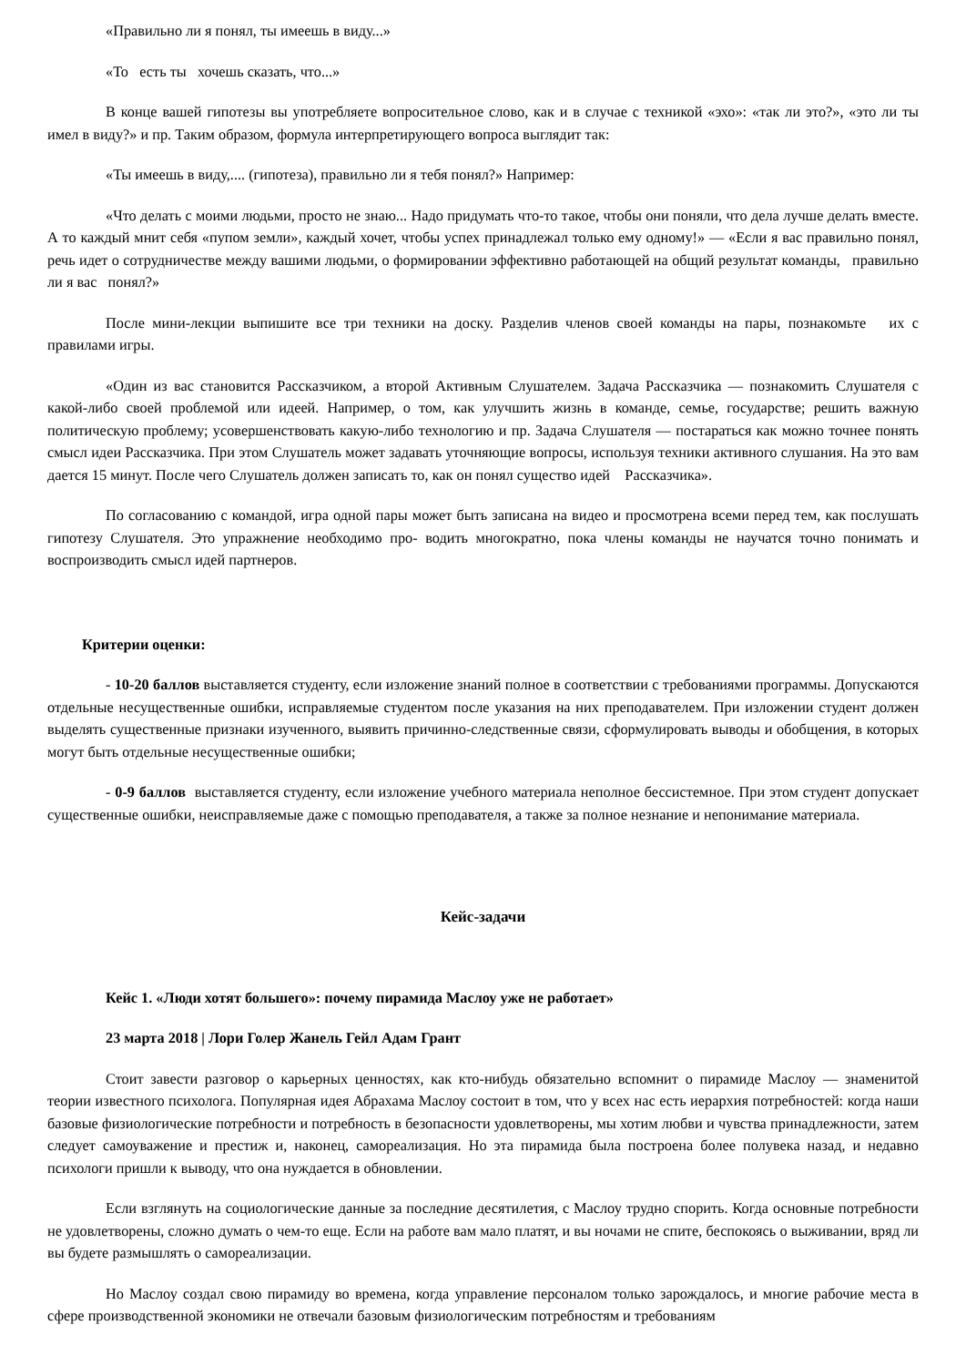«Правильно ли я понял, ты имеешь в виду...»
«То есть ты хочешь сказать, что...»
В конце вашей гипотезы вы употребляете вопросительное слово, как и в случае с техникой «эхо»: «так ли это?», «это ли ты имел в виду?» и пр. Таким образом, формула интерпретирующего вопроса выглядит так:
«Ты имеешь в виду,.... (гипотеза), правильно ли я тебя понял?» Например:
«Что делать с моими людьми, просто не знаю... Надо придумать что-то такое, чтобы они поняли, что дела лучше делать вместе. А то каждый мнит себя «пупом земли», каждый хочет, чтобы успех принадлежал только ему одному!» — «Если я вас правильно понял, речь идет о сотрудничестве между вашими людьми, о формировании эффективно работающей на общий результат команды, правильно ли я вас понял?»
После мини-лекции выпишите все три техники на доску. Разделив членов своей команды на пары, познакомьте их с правилами игры.
«Один из вас становится Рассказчиком, а второй Активным Слушателем. Задача Рассказчика — познакомить Слушателя с какой-либо своей проблемой или идеей. Например, о том, как улучшить жизнь в команде, семье, государстве; решить важную политическую проблему; усовершенствовать какую-либо технологию и пр. Задача Слушателя — постараться как можно точнее понять смысл идеи Рассказчика. При этом Слушатель может задавать уточняющие вопросы, используя техники активного слушания. На это вам дается 15 минут. После чего Слушатель должен записать то, как он понял существо идей Рассказчика».
По согласованию с командой, игра одной пары может быть записана на видео и просмотрена всеми перед тем, как послушать гипотезу Слушателя. Это упражнение необходимо про- водить многократно, пока члены команды не научатся точно понимать и воспроизводить смысл идей партнеров.
Критерии оценки:
- 10-20 баллов выставляется студенту, если изложение знаний полное в соответствии с требованиями программы. Допускаются отдельные несущественные ошибки, исправляемые студентом после указания на них преподавателем. При изложении студент должен выделять существенные признаки изученного, выявить причинно-следственные связи, сформулировать выводы и обобщения, в которых могут быть отдельные несущественные ошибки;
- 0-9 баллов выставляется студенту, если изложение учебного материала неполное бессистемное. При этом студент допускает существенные ошибки, неисправляемые даже с помощью преподавателя, а также за полное незнание и непонимание материала.
Кейс-задачи
Кейс 1. «Люди хотят большего»: почему пирамида Маслоу уже не работает»
23 марта 2018 | Лори Голер Жанель Гейл Адам Грант
Стоит завести разговор о карьерных ценностях, как кто-нибудь обязательно вспомнит о пирамиде Маслоу — знаменитой теории известного психолога. Популярная идея Абрахама Маслоу состоит в том, что у всех нас есть иерархия потребностей: когда наши базовые физиологические потребности и потребность в безопасности удовлетворены, мы хотим любви и чувства принадлежности, затем следует самоуважение и престиж и, наконец, самореализация. Но эта пирамида была построена более полувека назад, и недавно психологи пришли к выводу, что она нуждается в обновлении.
Если взглянуть на социологические данные за последние десятилетия, с Маслоу трудно спорить. Когда основные потребности не удовлетворены, сложно думать о чем-то еще. Если на работе вам мало платят, и вы ночами не спите, беспокоясь о выживании, вряд ли вы будете размышлять о самореализации.
Но Маслоу создал свою пирамиду во времена, когда управление персоналом только зарождалось, и многие рабочие места в сфере производственной экономики не отвечали базовым физиологическим потребностям и требованиям